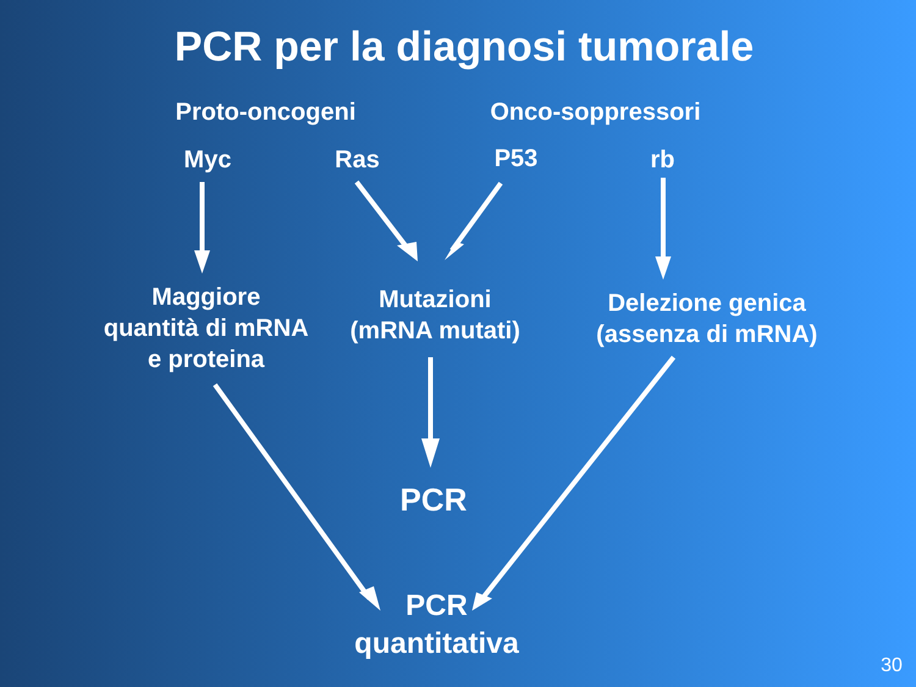PCR per la diagnosi tumorale
Proto-oncogeni Onco-soppressori
Myc Ras P53 rb
Maggiore
quantità di mRNA
e proteina
Mutazioni
(mRNA mutati)
Delezione genica
(assenza di mRNA)
PCR
PCR
quantitativa
30